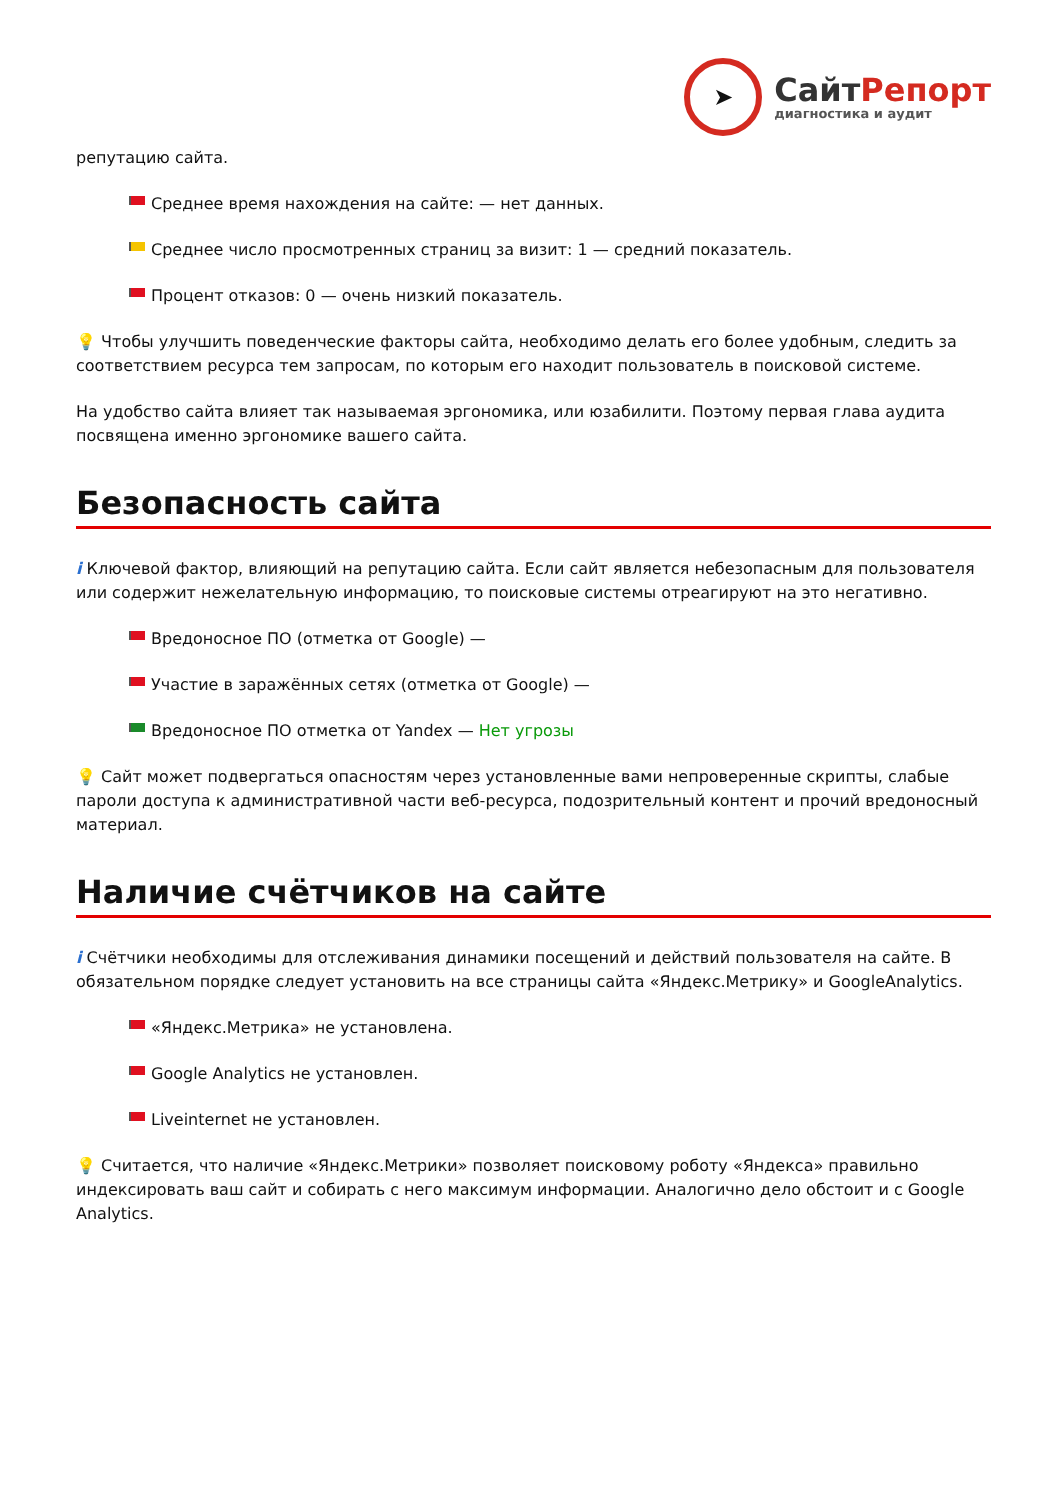➤
СайтРепорт
диагностика и аудит
репутацию сайта.
Среднее время нахождения на сайте: — нет данных.
Среднее число просмотренных страниц за визит: 1 — средний показатель.
Процент отказов: 0 — очень низкий показатель.
💡 Чтобы улучшить поведенческие факторы сайта, необходимо делать его более удобным, следить за соответствием ресурса тем запросам, по которым его находит пользователь в поисковой системе.
На удобство сайта влияет так называемая эргономика, или юзабилити. Поэтому первая глава аудита посвящена именно эргономике вашего сайта.
Безопасность сайта
i Ключевой фактор, влияющий на репутацию сайта. Если сайт является небезопасным для пользователя или содержит нежелательную информацию, то поисковые системы отреагируют на это негативно.
Вредоносное ПО (отметка от Google) —
Участие в заражённых сетях (отметка от Google) —
Вредоносное ПО отметка от Yandex — Нет угрозы
💡 Сайт может подвергаться опасностям через установленные вами непроверенные скрипты, слабые пароли доступа к административной части веб-ресурса, подозрительный контент и прочий вредоносный материал.
Наличие счётчиков на сайте
i Счётчики необходимы для отслеживания динамики посещений и действий пользователя на сайте. В обязательном порядке следует установить на все страницы сайта «Яндекс.Метрику» и GoogleAnalytics.
«Яндекс.Метрика» не установлена.
Google Analytics не установлен.
Liveinternet не установлен.
💡 Считается, что наличие «Яндекс.Метрики» позволяет поисковому роботу «Яндекса» правильно индексировать ваш сайт и собирать с него максимум информации. Аналогично дело обстоит и с Google Analytics.